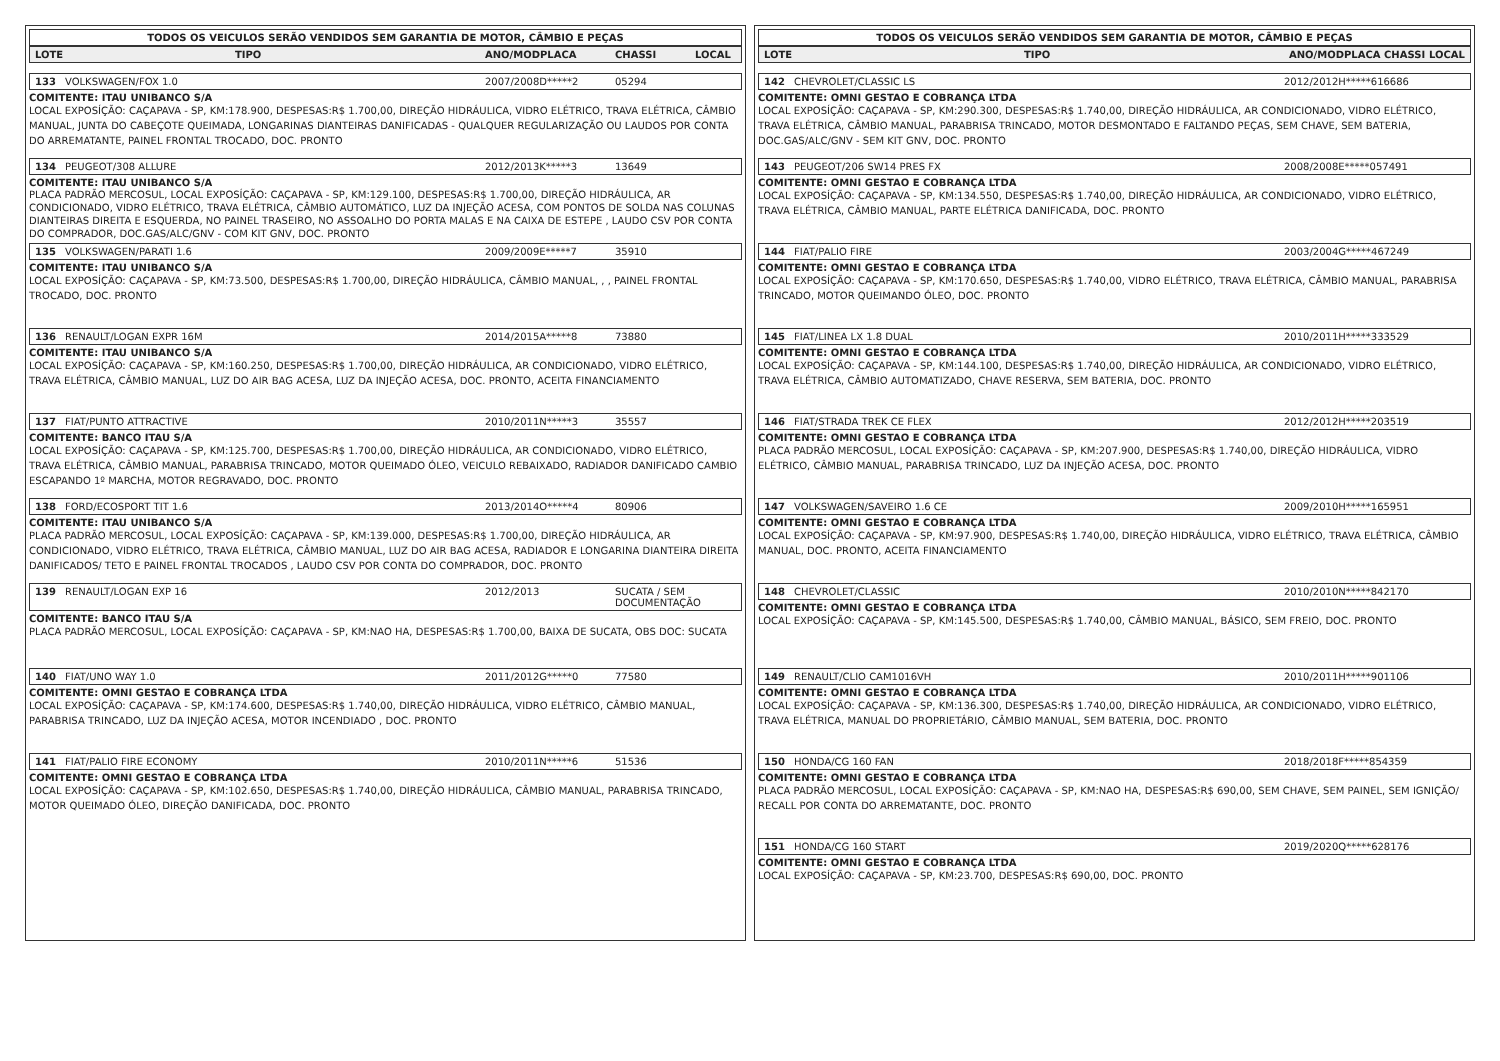TODOS OS VEICULOS SERÃO VENDIDOS SEM GARANTIA DE MOTOR, CÂMBIO E PEÇAS
LOTE TIPO ANO/MODPLACA CHASSI LOCAL
133 VOLKSWAGEN/FOX 1.0 2007/2008D*****2 05294
COMITENTE: ITAU UNIBANCO S/A
LOCAL EXPOSÍÇÃO: CAÇAPAVA - SP, KM:178.900, DESPESAS:R$ 1.700,00, DIREÇÃO HIDRÁULICA, VIDRO ELÉTRICO, TRAVA ELÉTRICA, CÂMBIO MANUAL, JUNTA DO CABEÇOTE QUEIMADA, LONGARINAS DIANTEIRAS DANIFICADAS - QUALQUER REGULARIZAÇÃO OU LAUDOS POR CONTA DO ARREMATANTE, PAINEL FRONTAL TROCADO, DOC. PRONTO
134 PEUGEOT/308 ALLURE 2012/2013K*****3 13649
COMITENTE: ITAU UNIBANCO S/A
PLACA PADRÃO MERCOSUL, LOCAL EXPOSÍÇÃO: CAÇAPAVA - SP, KM:129.100, DESPESAS:R$ 1.700,00, DIREÇÃO HIDRÁULICA, AR CONDICIONADO, VIDRO ELÉTRICO, TRAVA ELÉTRICA, CÂMBIO AUTOMÁTICO, LUZ DA INJEÇÃO ACESA, COM PONTOS DE SOLDA NAS COLUNAS DIANTEIRAS DIREITA E ESQUERDA, NO PAINEL TRASEIRO, NO ASSOALHO DO PORTA MALAS E NA CAIXA DE ESTEPE , LAUDO CSV POR CONTA DO COMPRADOR, DOC.GAS/ALC/GNV - COM KIT GNV, DOC. PRONTO
135 VOLKSWAGEN/PARATI 1.6 2009/2009E*****7 35910
COMITENTE: ITAU UNIBANCO S/A
LOCAL EXPOSÍÇÃO: CAÇAPAVA - SP, KM:73.500, DESPESAS:R$ 1.700,00, DIREÇÃO HIDRÁULICA, CÂMBIO MANUAL, , , PAINEL FRONTAL TROCADO, DOC. PRONTO
136 RENAULT/LOGAN EXPR 16M 2014/2015A*****8 73880
COMITENTE: ITAU UNIBANCO S/A
LOCAL EXPOSÍÇÃO: CAÇAPAVA - SP, KM:160.250, DESPESAS:R$ 1.700,00, DIREÇÃO HIDRÁULICA, AR CONDICIONADO, VIDRO ELÉTRICO, TRAVA ELÉTRICA, CÂMBIO MANUAL, LUZ DO AIR BAG ACESA, LUZ DA INJEÇÃO ACESA, DOC. PRONTO, ACEITA FINANCIAMENTO
137 FIAT/PUNTO ATTRACTIVE 2010/2011N*****3 35557
COMITENTE: BANCO ITAU S/A
LOCAL EXPOSÍÇÃO: CAÇAPAVA - SP, KM:125.700, DESPESAS:R$ 1.700,00, DIREÇÃO HIDRÁULICA, AR CONDICIONADO, VIDRO ELÉTRICO, TRAVA ELÉTRICA, CÂMBIO MANUAL, PARABRISA TRINCADO, MOTOR QUEIMADO ÓLEO, VEICULO REBAIXADO, RADIADOR DANIFICADO CAMBIO ESCAPANDO 1º MARCHA, MOTOR REGRAVADO, DOC. PRONTO
138 FORD/ECOSPORT TIT 1.6 2013/2014O*****4 80906
COMITENTE: ITAU UNIBANCO S/A
PLACA PADRÃO MERCOSUL, LOCAL EXPOSÍÇÃO: CAÇAPAVA - SP, KM:139.000, DESPESAS:R$ 1.700,00, DIREÇÃO HIDRÁULICA, AR CONDICIONADO, VIDRO ELÉTRICO, TRAVA ELÉTRICA, CÂMBIO MANUAL, LUZ DO AIR BAG ACESA, RADIADOR E LONGARINA DIANTEIRA DIREITA DANIFICADOS/ TETO E PAINEL FRONTAL TROCADOS , LAUDO CSV POR CONTA DO COMPRADOR, DOC. PRONTO
139 RENAULT/LOGAN EXP 16 2012/2013 SUCATA / SEM DOCUMENTAÇÃO
COMITENTE: BANCO ITAU S/A
PLACA PADRÃO MERCOSUL, LOCAL EXPOSÍÇÃO: CAÇAPAVA - SP, KM:NAO HA, DESPESAS:R$ 1.700,00, BAIXA DE SUCATA, OBS DOC: SUCATA
140 FIAT/UNO WAY 1.0 2011/2012G*****0 77580
COMITENTE: OMNI GESTAO E COBRANÇA LTDA
LOCAL EXPOSÍÇÃO: CAÇAPAVA - SP, KM:174.600, DESPESAS:R$ 1.740,00, DIREÇÃO HIDRÁULICA, VIDRO ELÉTRICO, CÂMBIO MANUAL, PARABRISA TRINCADO, LUZ DA INJEÇÃO ACESA, MOTOR INCENDIADO , DOC. PRONTO
141 FIAT/PALIO FIRE ECONOMY 2010/2011N*****6 51536
COMITENTE: OMNI GESTAO E COBRANÇA LTDA
LOCAL EXPOSÍÇÃO: CAÇAPAVA - SP, KM:102.650, DESPESAS:R$ 1.740,00, DIREÇÃO HIDRÁULICA, CÂMBIO MANUAL, PARABRISA TRINCADO, MOTOR QUEIMADO ÓLEO, DIREÇÃO DANIFICADA, DOC. PRONTO
TODOS OS VEICULOS SERÃO VENDIDOS SEM GARANTIA DE MOTOR, CÂMBIO E PEÇAS
LOTE TIPO ANO/MODPLACA CHASSI LOCAL
142 CHEVROLET/CLASSIC LS 2012/2012H*****616686
COMITENTE: OMNI GESTAO E COBRANÇA LTDA
LOCAL EXPOSÍÇÃO: CAÇAPAVA - SP, KM:290.300, DESPESAS:R$ 1.740,00, DIREÇÃO HIDRÁULICA, AR CONDICIONADO, VIDRO ELÉTRICO, TRAVA ELÉTRICA, CÂMBIO MANUAL, PARABRISA TRINCADO, MOTOR DESMONTADO E FALTANDO PEÇAS, SEM CHAVE, SEM BATERIA, DOC.GAS/ALC/GNV - SEM KIT GNV, DOC. PRONTO
143 PEUGEOT/206 SW14 PRES FX 2008/2008E*****057491
COMITENTE: OMNI GESTAO E COBRANÇA LTDA
LOCAL EXPOSÍÇÃO: CAÇAPAVA - SP, KM:134.550, DESPESAS:R$ 1.740,00, DIREÇÃO HIDRÁULICA, AR CONDICIONADO, VIDRO ELÉTRICO, TRAVA ELÉTRICA, CÂMBIO MANUAL, PARTE ELÉTRICA DANIFICADA, DOC. PRONTO
144 FIAT/PALIO FIRE 2003/2004G*****467249
COMITENTE: OMNI GESTAO E COBRANÇA LTDA
LOCAL EXPOSÍÇÃO: CAÇAPAVA - SP, KM:170.650, DESPESAS:R$ 1.740,00, VIDRO ELÉTRICO, TRAVA ELÉTRICA, CÂMBIO MANUAL, PARABRISA TRINCADO, MOTOR QUEIMANDO ÓLEO, DOC. PRONTO
145 FIAT/LINEA LX 1.8 DUAL 2010/2011H*****333529
COMITENTE: OMNI GESTAO E COBRANÇA LTDA
LOCAL EXPOSÍÇÃO: CAÇAPAVA - SP, KM:144.100, DESPESAS:R$ 1.740,00, DIREÇÃO HIDRÁULICA, AR CONDICIONADO, VIDRO ELÉTRICO, TRAVA ELÉTRICA, CÂMBIO AUTOMATIZADO, CHAVE RESERVA, SEM BATERIA, DOC. PRONTO
146 FIAT/STRADA TREK CE FLEX 2012/2012H*****203519
COMITENTE: OMNI GESTAO E COBRANÇA LTDA
PLACA PADRÃO MERCOSUL, LOCAL EXPOSÍÇÃO: CAÇAPAVA - SP, KM:207.900, DESPESAS:R$ 1.740,00, DIREÇÃO HIDRÁULICA, VIDRO ELÉTRICO, CÂMBIO MANUAL, PARABRISA TRINCADO, LUZ DA INJEÇÃO ACESA, DOC. PRONTO
147 VOLKSWAGEN/SAVEIRO 1.6 CE 2009/2010H*****165951
COMITENTE: OMNI GESTAO E COBRANÇA LTDA
LOCAL EXPOSÍÇÃO: CAÇAPAVA - SP, KM:97.900, DESPESAS:R$ 1.740,00, DIREÇÃO HIDRÁULICA, VIDRO ELÉTRICO, TRAVA ELÉTRICA, CÂMBIO MANUAL, DOC. PRONTO, ACEITA FINANCIAMENTO
148 CHEVROLET/CLASSIC 2010/2010N*****842170
COMITENTE: OMNI GESTAO E COBRANÇA LTDA
LOCAL EXPOSÍÇÃO: CAÇAPAVA - SP, KM:145.500, DESPESAS:R$ 1.740,00, CÂMBIO MANUAL, BÁSICO, SEM FREIO, DOC. PRONTO
149 RENAULT/CLIO CAM1016VH 2010/2011H*****901106
COMITENTE: OMNI GESTAO E COBRANÇA LTDA
LOCAL EXPOSÍÇÃO: CAÇAPAVA - SP, KM:136.300, DESPESAS:R$ 1.740,00, DIREÇÃO HIDRÁULICA, AR CONDICIONADO, VIDRO ELÉTRICO, TRAVA ELÉTRICA, MANUAL DO PROPRIETÁRIO, CÂMBIO MANUAL, SEM BATERIA, DOC. PRONTO
150 HONDA/CG 160 FAN 2018/2018F*****854359
COMITENTE: OMNI GESTAO E COBRANÇA LTDA
PLACA PADRÃO MERCOSUL, LOCAL EXPOSÍÇÃO: CAÇAPAVA - SP, KM:NAO HA, DESPESAS:R$ 690,00, SEM CHAVE, SEM PAINEL, SEM IGNIÇÃO/ RECALL POR CONTA DO ARREMATANTE, DOC. PRONTO
151 HONDA/CG 160 START 2019/2020Q*****628176
COMITENTE: OMNI GESTAO E COBRANÇA LTDA
LOCAL EXPOSÍÇÃO: CAÇAPAVA - SP, KM:23.700, DESPESAS:R$ 690,00, DOC. PRONTO